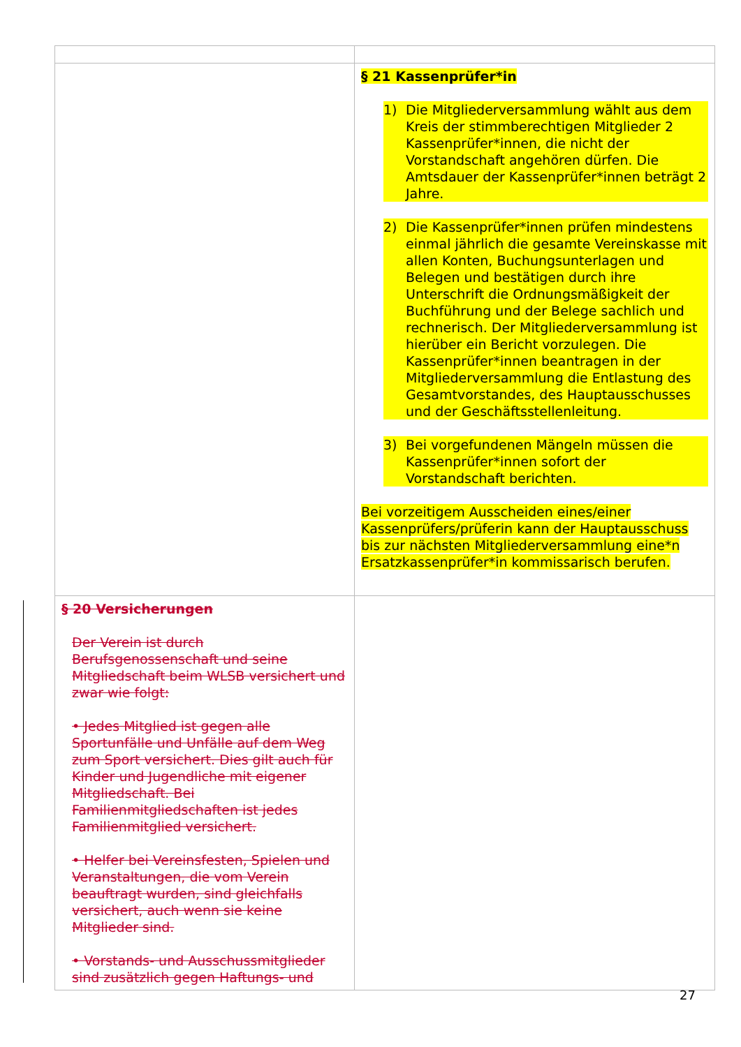| | § 21 Kassenprüfer*in 1) Die Mitgliederversammlung wählt aus dem Kreis der stimmberechtigen Mitglieder 2 Kassenprüfer*innen, die nicht der Vorstandschaft angehören dürfen. Die Amtsdauer der Kassenprüfer*innen beträgt 2 Jahre. 2) Die Kassenprüfer*innen prüfen mindestens einmal jährlich die gesamte Vereinskasse mit allen Konten, Buchungsunterlagen und Belegen und bestätigen durch ihre Unterschrift die Ordnungsmäßigkeit der Buchführung und der Belege sachlich und rechnerisch. Der Mitgliederversammlung ist hierüber ein Bericht vorzulegen. Die Kassenprüfer*innen beantragen in der Mitgliederversammlung die Entlastung des Gesamtvorstandes, des Hauptausschusses und der Geschäftsstellenleitung. 3) Bei vorgefundenen Mängeln müssen die Kassenprüfer*innen sofort der Vorstandschaft berichten. Bei vorzeitigem Ausscheiden eines/einer Kassenprüfers/prüferin kann der Hauptausschuss bis zur nächsten Mitgliederversammlung eine*n Ersatzkassenprüfer*in kommissarisch berufen. |
| § 20 Versicherungen Der Verein ist durch Berufsgenossenschaft und seine Mitgliedschaft beim WLSB versichert und zwar wie folgt: • Jedes Mitglied ist gegen alle Sportunfälle und Unfälle auf dem Weg zum Sport versichert. Dies gilt auch für Kinder und Jugendliche mit eigener Mitgliedschaft. Bei Familienmitgliedschaften ist jedes Familienmitglied versichert. • Helfer bei Vereinsfesten, Spielen und Veranstaltungen, die vom Verein beauftragt wurden, sind gleichfalls versichert, auch wenn sie keine Mitglieder sind. • Vorstands- und Ausschussmitglieder sind zusätzlich gegen Haftungs- und | |
27